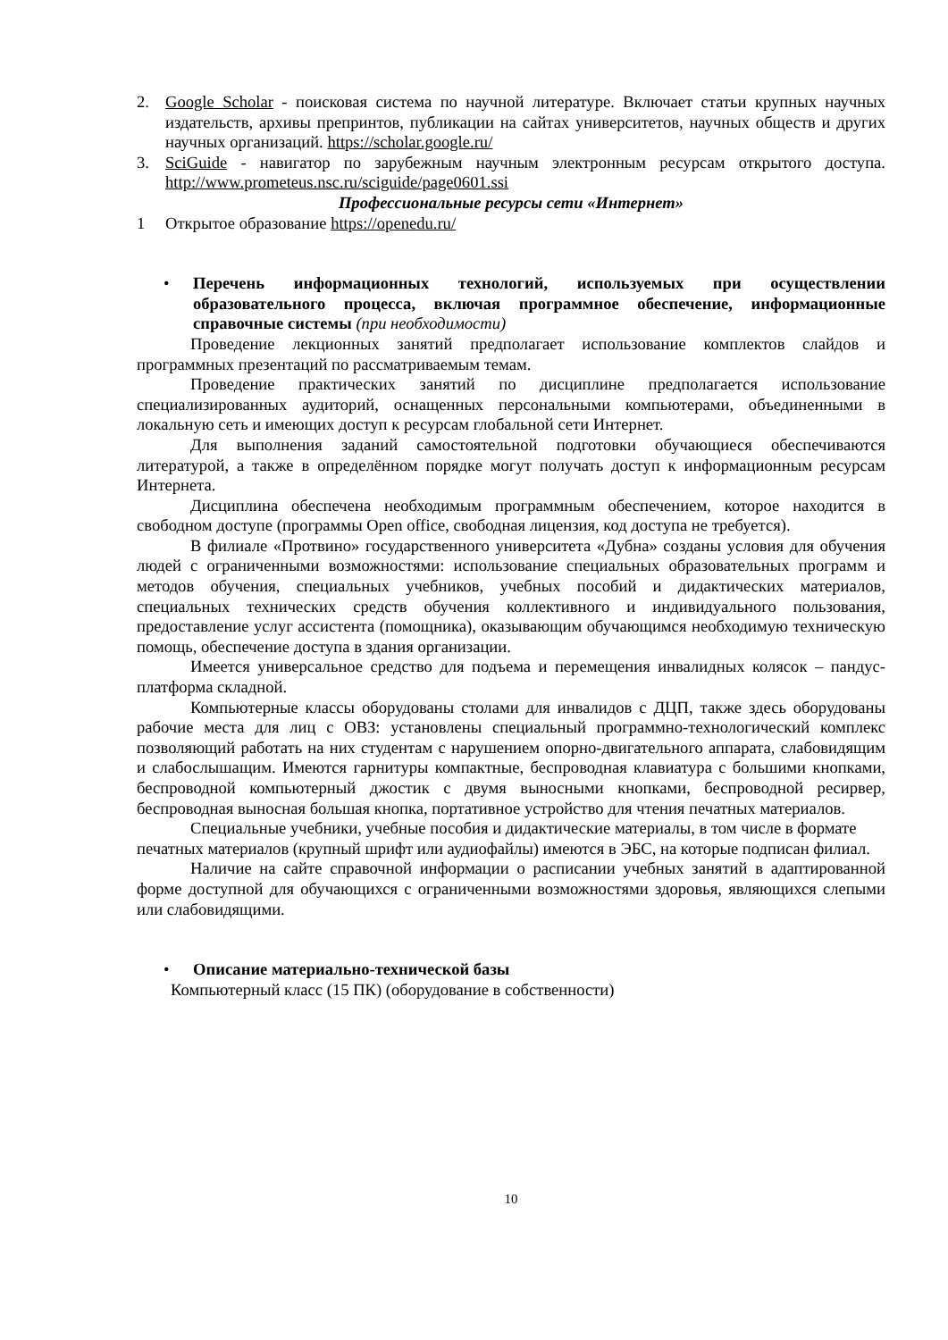2. Google Scholar - поисковая система по научной литературе. Включает статьи крупных научных издательств, архивы препринтов, публикации на сайтах университетов, научных обществ и других научных организаций. https://scholar.google.ru/
3. SciGuide - навигатор по зарубежным научным электронным ресурсам открытого доступа. http://www.prometeus.nsc.ru/sciguide/page0601.ssi
Профессиональные ресурсы сети «Интернет»
1 Открытое образование https://openedu.ru/
• Перечень информационных технологий, используемых при осуществлении образовательного процесса, включая программное обеспечение, информационные справочные системы (при необходимости)
Проведение лекционных занятий предполагает использование комплектов слайдов и программных презентаций по рассматриваемым темам.
Проведение практических занятий по дисциплине предполагается использование специализированных аудиторий, оснащенных персональными компьютерами, объединенными в локальную сеть и имеющих доступ к ресурсам глобальной сети Интернет.
Для выполнения заданий самостоятельной подготовки обучающиеся обеспечиваются литературой, а также в определённом порядке могут получать доступ к информационным ресурсам Интернета.
Дисциплина обеспечена необходимым программным обеспечением, которое находится в свободном доступе (программы Open office, свободная лицензия, код доступа не требуется).
В филиале «Протвино» государственного университета «Дубна» созданы условия для обучения людей с ограниченными возможностями: использование специальных образовательных программ и методов обучения, специальных учебников, учебных пособий и дидактических материалов, специальных технических средств обучения коллективного и индивидуального пользования, предоставление услуг ассистента (помощника), оказывающим обучающимся необходимую техническую помощь, обеспечение доступа в здания организации.
Имеется универсальное средство для подъема и перемещения инвалидных колясок – пандус-платформа складной.
Компьютерные классы оборудованы столами для инвалидов с ДЦП, также здесь оборудованы рабочие места для лиц с ОВЗ: установлены специальный программно-технологический комплекс позволяющий работать на них студентам с нарушением опорно-двигательного аппарата, слабовидящим и слабослышащим. Имеются гарнитуры компактные, беспроводная клавиатура с большими кнопками, беспроводной компьютерный джостик с двумя выносными кнопками, беспроводной ресирвер, беспроводная выносная большая кнопка, портативное устройство для чтения печатных материалов.
Специальные учебники, учебные пособия и дидактические материалы, в том числе в формате печатных материалов (крупный шрифт или аудиофайлы) имеются в ЭБС, на которые подписан филиал.
Наличие на сайте справочной информации о расписании учебных занятий в адаптированной форме доступной для обучающихся с ограниченными возможностями здоровья, являющихся слепыми или слабовидящими.
• Описание материально-технической базы
Компьютерный класс (15 ПК) (оборудование в собственности)
10